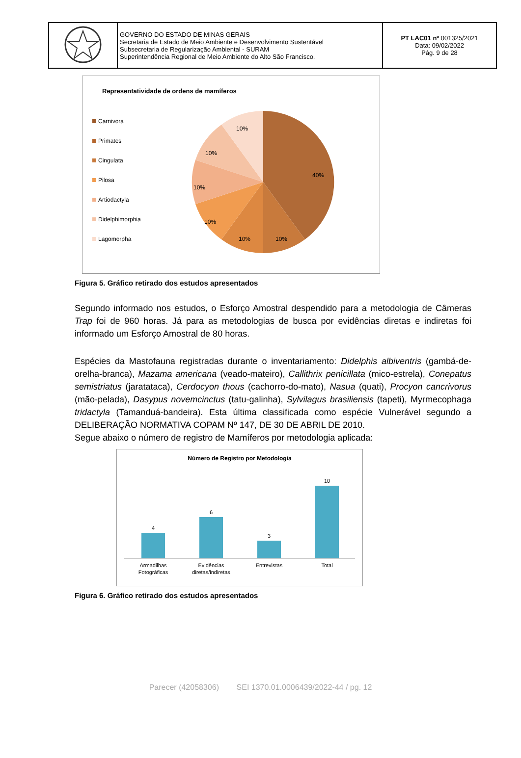| | GOVERNO DO ESTADO DE MINAS GERAIS Secretaria de Estado de Meio Ambiente e Desenvolvimento Sustentável Subsecretaria de Regularização Ambiental - SURAM Superintendência Regional de Meio Ambiente do Alto São Francisco. | PT LAC01 nº 001325/2021 Data: 09/02/2022 Pág. 9 de 28 |
Representatividade de ordens de mamíferos
Carnivora
Primates
Cingulata
Pilosa
Artiodactyla
Didelphimorphia
Lagomorpha
40%
10%
10%
10%
10%
10%
10%
Figura 5. Gráfico retirado dos estudos apresentados
Segundo informado nos estudos, o Esforço Amostral despendido para a metodologia de Câmeras Trap foi de 960 horas. Já para as metodologias de busca por evidências diretas e indiretas foi informado um Esforço Amostral de 80 horas.
Espécies da Mastofauna registradas durante o inventariamento: Didelphis albiventris (gambá-de-orelha-branca), Mazama americana (veado-mateiro), Callithrix penicillata (mico-estrela), Conepatus semistriatus (jaratataca), Cerdocyon thous (cachorro-do-mato), Nasua (quati), Procyon cancrivorus (mão-pelada), Dasypus novemcinctus (tatu-galinha), Sylvilagus brasiliensis (tapeti), Myrmecophaga tridactyla (Tamanduá-bandeira). Esta última classificada como espécie Vulnerável segundo a DELIBERAÇÃO NORMATIVA COPAM Nº 147, DE 30 DE ABRIL DE 2010.
Segue abaixo o número de registro de Mamíferos por metodologia aplicada:
Número de Registro por Metodologia
4
6
3
10
Armadilhas
Fotográficas
Evidências
diretas/indiretas
Entrevistas
Total
Figura 6. Gráfico retirado dos estudos apresentados
Parecer (42058306) SEI 1370.01.0006439/2022-44 / pg. 12